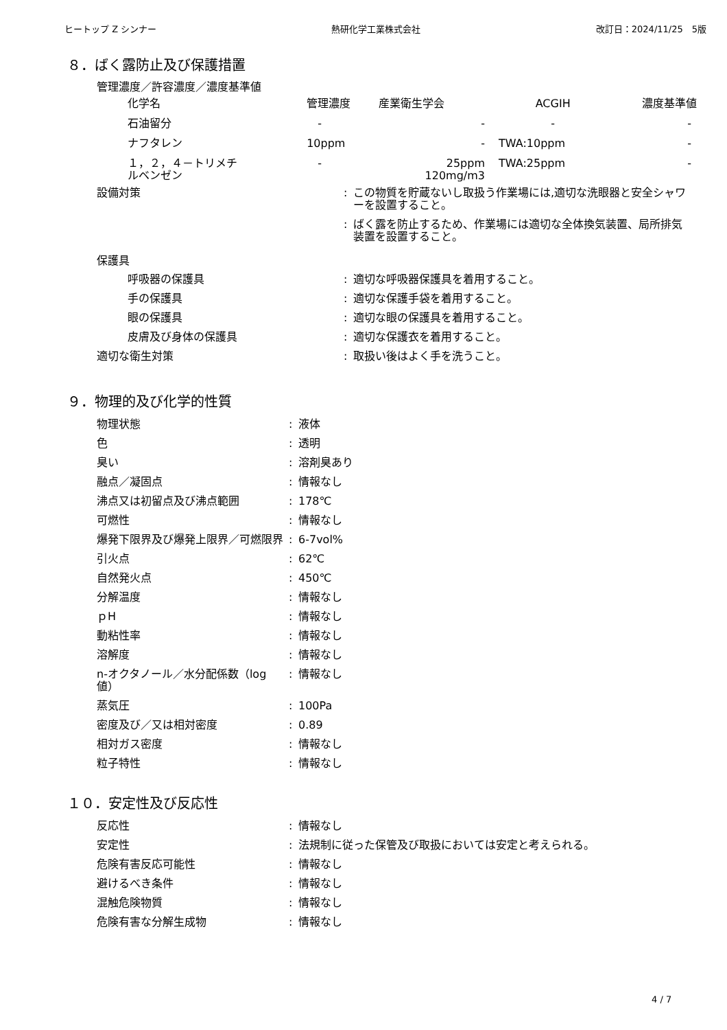ヒートップ Z シンナー 熱研化学工業株式会社 改訂日：2024/11/25　5版
８．ばく露防止及び保護措置
管理濃度／許容濃度／濃度基準値
| 化学名 | 管理濃度 | 産業衛生学会 | ACGIH | 濃度基準値 |
| 石油留分 | - | - | - | - |
| ナフタレン | 10ppm | - | TWA:10ppm | - |
| １，２，４－トリメチ ルベンゼン | - | 25ppm 120mg/m3 | TWA:25ppm | - |
設備対策: この物質を貯蔵ないし取扱う作業場には,適切な洗眼器と安全シャワーを設置すること。
: ばく露を防止するため、作業場には適切な全体換気装置、局所排気装置を設置すること。
保護具
呼吸器の保護具: 適切な呼吸器保護具を着用すること。
手の保護具: 適切な保護手袋を着用すること。
眼の保護具: 適切な眼の保護具を着用すること。
皮膚及び身体の保護具: 適切な保護衣を着用すること。
適切な衛生対策: 取扱い後はよく手を洗うこと。
９．物理的及び化学的性質
物理状態: 液体
色: 透明
臭い: 溶剤臭あり
融点／凝固点: 情報なし
沸点又は初留点及び沸点範囲: 178℃
可燃性: 情報なし
爆発下限界及び爆発上限界／可燃限界: 6-7vol%
引火点: 62℃
自然発火点: 450℃
分解温度: 情報なし
ｐH: 情報なし
動粘性率: 情報なし
溶解度: 情報なし
n-オクタノール／水分配係数（log 値）: 情報なし
蒸気圧: 100Pa
密度及び／又は相対密度: 0.89
相対ガス密度: 情報なし
粒子特性: 情報なし
１０．安定性及び反応性
反応性: 情報なし
安定性: 法規制に従った保管及び取扱においては安定と考えられる。
危険有害反応可能性: 情報なし
避けるべき条件: 情報なし
混触危険物質: 情報なし
危険有害な分解生成物: 情報なし
4 / 7